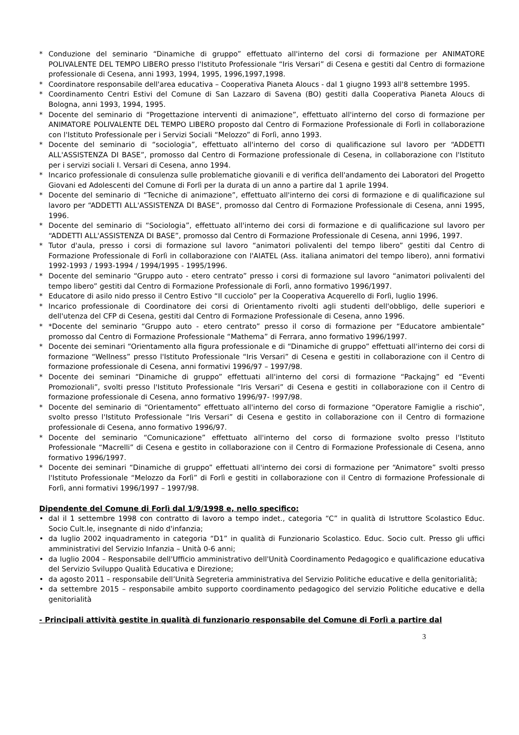* Conduzione del seminario “Dinamiche di gruppo” effettuato all'interno del corsi di formazione per ANIMATORE POLIVALENTE DEL TEMPO LIBERO presso l'Istituto Professionale “Iris Versari” di Cesena e gestiti dal Centro di formazione professionale di Cesena, anni 1993, 1994, 1995, 1996,1997,1998.
* Coordinatore responsabile dell'area educativa – Cooperativa Pianeta Aloucs - dal 1 giugno 1993 all'8 settembre 1995.
* Coordinamento Centri Estivi del Comune di San Lazzaro di Savena (BO) gestiti dalla Cooperativa Pianeta Aloucs di Bologna, anni 1993, 1994, 1995.
* Docente del seminario di “Progettazione interventi di animazione”, effettuato all'interno del corso di formazione per ANIMATORE POLIVALENTE DEL TEMPO LIBERO proposto dal Centro di Formazione Professionale di Forlì in collaborazione con l'Istituto Professionale per i Servizi Sociali “Melozzo” di Forlì, anno 1993.
* Docente del seminario di “sociologia”, effettuato all'interno del corso di qualificazione sul lavoro per “ADDETTI ALL'ASSISTENZA DI BASE”, promosso dal Centro di Formazione professionale di Cesena, in collaborazione con l'Istituto per i servizi sociali I. Versari di Cesena, anno 1994.
* Incarico professionale di consulenza sulle problematiche giovanili e di verifica dell'andamento dei Laboratori del Progetto Giovani ed Adolescenti del Comune di Forlì per la durata di un anno a partire dal 1 aprile 1994.
* Docente del seminario di “Tecniche di animazione”, effettuato all'interno dei corsi di formazione e di qualificazione sul lavoro per “ADDETTI ALL'ASSISTENZA DI BASE”, promosso dal Centro di Formazione Professionale di Cesena, anni 1995, 1996.
* Docente del seminario di “Sociologia”, effettuato all'interno dei corsi di formazione e di qualificazione sul lavoro per “ADDETTI ALL'ASSISTENZA DI BASE”, promosso dal Centro di Formazione Professionale di Cesena, anni 1996, 1997.
* Tutor d'aula, presso i corsi di formazione sul lavoro “animatori polivalenti del tempo libero” gestiti dal Centro di Formazione Professionale di Forlì in collaborazione con l'AIATEL (Ass. italiana animatori del tempo libero), anni formativi 1992-1993 / 1993-1994 / 1994/1995 - 1995/1996.
* Docente del seminario “Gruppo auto - etero centrato” presso i corsi di formazione sul lavoro “animatori polivalenti del tempo libero” gestiti dal Centro di Formazione Professionale di Forlì, anno formativo 1996/1997.
* Educatore di asilo nido presso il Centro Estivo “Il cucciolo” per la Cooperativa Acquerello di Forlì, luglio 1996.
* Incarico professionale di Coordinatore dei corsi di Orientamento rivolti agli studenti dell'obbligo, delle superiori e dell'utenza del CFP di Cesena, gestiti dal Centro di Formazione Professionale di Cesena, anno 1996.
* *Docente del seminario “Gruppo auto - etero centrato” presso il corso di formazione per “Educatore ambientale” promosso dal Centro di Formazione Professionale “Mathema” di Ferrara, anno formativo 1996/1997.
* Docente dei seminari “Orientamento alla figura professionale e di “Dinamiche di gruppo” effettuati all'interno dei corsi di formazione “Wellness” presso l'Istituto Professionale “Iris Versari” di Cesena e gestiti in collaborazione con il Centro di formazione professionale di Cesena, anni formativi 1996/97 – 1997/98.
* Docente dei seminari “Dinamiche di gruppo” effettuati all'interno del corsi di formazione “Packajng” ed “Eventi Promozionali”, svolti presso l'Istituto Professionale “Iris Versari” di Cesena e gestiti in collaborazione con il Centro di formazione professionale di Cesena, anno formativo 1996/97- !997/98.
* Docente del seminario di “Orientamento” effettuato all'interno del corso di formazione “Operatore Famiglie a rischio”, svolto presso l'Istituto Professionale “Iris Versari” di Cesena e gestito in collaborazione con il Centro di formazione professionale di Cesena, anno formativo 1996/97.
* Docente del seminario “Comunicazione” effettuato all'interno del corso di formazione svolto presso l'Istituto Professionale “Macrelli” di Cesena e gestito in collaborazione con il Centro di Formazione Professionale di Cesena, anno formativo 1996/1997.
* Docente dei seminari “Dinamiche di gruppo” effettuati all'interno dei corsi di formazione per “Animatore” svolti presso l'Istituto Professionale “Melozzo da Forlì” di Forlì e gestiti in collaborazione con il Centro di formazione Professionale di Forlì, anni formativi 1996/1997 – 1997/98.
Dipendente del Comune di Forlì dal 1/9/1998 e, nello specifico:
• dal il 1 settembre 1998 con contratto di lavoro a tempo indet., categoria “C” in qualità di Istruttore Scolastico Educ. Socio Cult.le, insegnante di nido d'infanzia;
• da luglio 2002 inquadramento in categoria “D1” in qualità di Funzionario Scolastico. Educ. Socio cult. Presso gli uffici amministrativi del Servizio Infanzia – Unità 0-6 anni;
• da luglio 2004 – Responsabile dell'Ufficio amministrativo dell'Unità Coordinamento Pedagogico e qualificazione educativa del Servizio Sviluppo Qualità Educativa e Direzione;
• da agosto 2011 – responsabile dell’Unità Segreteria amministrativa del Servizio Politiche educative e della genitorialità;
• da settembre 2015 – responsabile ambito supporto coordinamento pedagogico del servizio Politiche educative e della genitorialità
- Principali attività gestite in qualità di funzionario responsabile del Comune di Forlì a partire dal
3